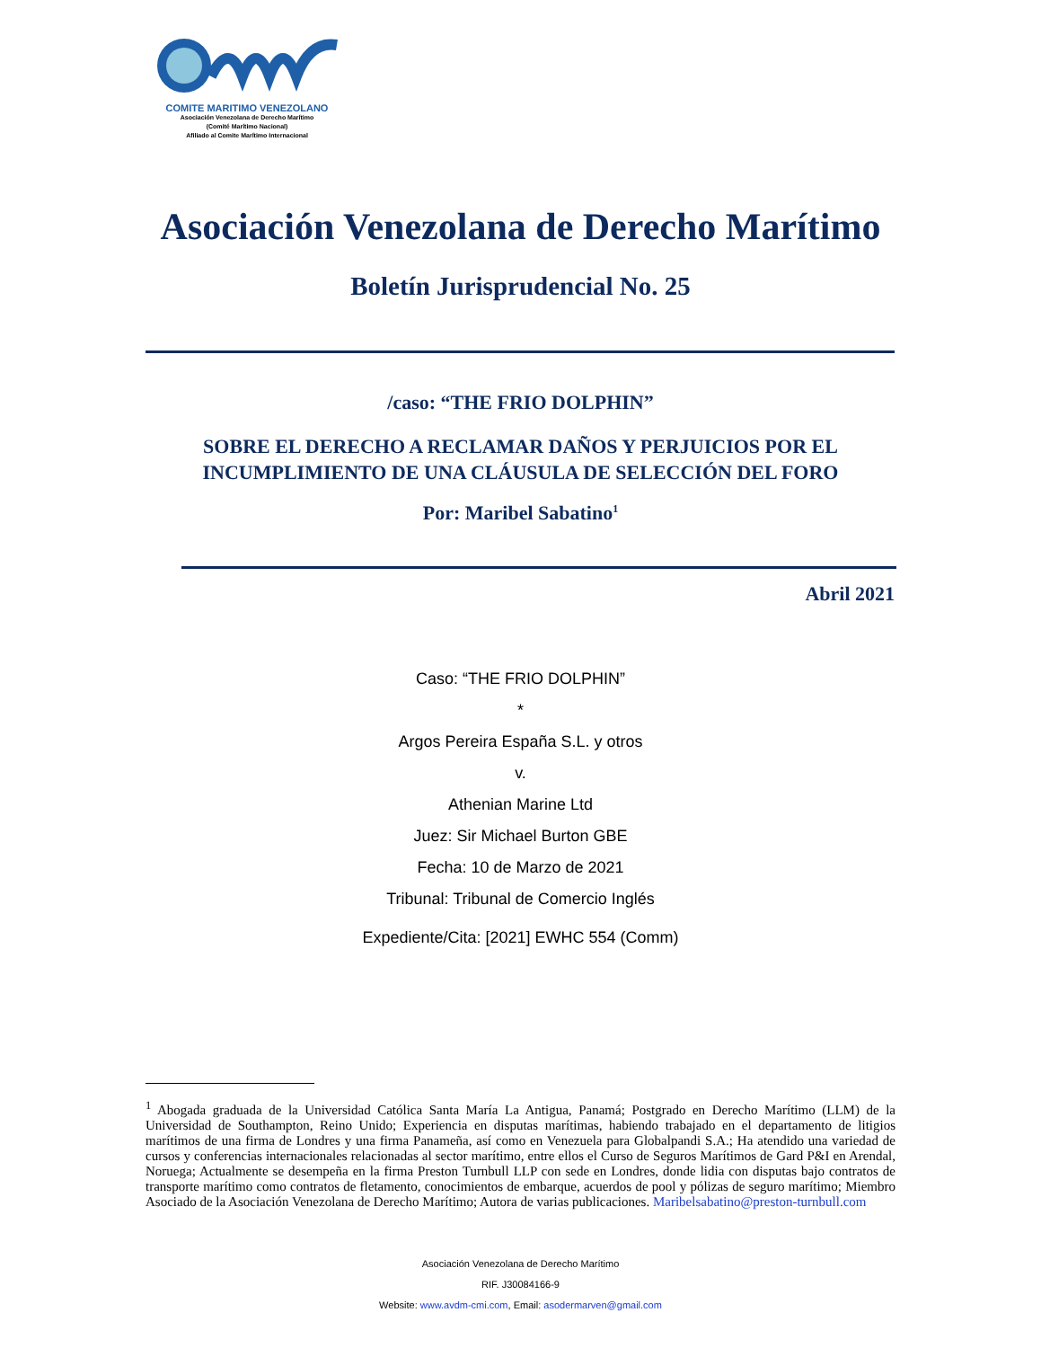COMITE MARITIMO VENEZOLANO
Asociación Venezolana de Derecho Marítimo
(Comité Marítimo Nacional)
Afiliado al Comite Marítimo Internacional
Asociación Venezolana de Derecho Marítimo
Boletín Jurisprudencial No. 25
/caso: “THE FRIO DOLPHIN”
SOBRE EL DERECHO A RECLAMAR DAÑOS Y PERJUICIOS POR EL
INCUMPLIMIENTO DE UNA CLÁUSULA DE SELECCIÓN DEL FORO
Por: Maribel Sabatino<sup>1</sup>
Abril 2021
Caso: “THE FRIO DOLPHIN”
*
Argos Pereira España S.L. y otros
v.
Athenian Marine Ltd
Juez: Sir Michael Burton GBE
Fecha: 10 de Marzo de 2021
Tribunal: Tribunal de Comercio Inglés
Expediente/Cita: [2021] EWHC 554 (Comm)
<sup>1</sup> Abogada graduada de la Universidad Católica Santa María La Antigua, Panamá; Postgrado en Derecho Marítimo (LLM) de la Universidad de Southampton, Reino Unido; Experiencia en disputas marítimas, habiendo trabajado en el departamento de litigios marítimos de una firma de Londres y una firma Panameña, así como en Venezuela para Globalpandi S.A.; Ha atendido una variedad de cursos y conferencias internacionales relacionadas al sector marítimo, entre ellos el Curso de Seguros Marítimos de Gard P&I en Arendal, Noruega; Actualmente se desempeña en la firma Preston Turnbull LLP con sede en Londres, donde lidia con disputas bajo contratos de transporte marítimo como contratos de fletamento, conocimientos de embarque, acuerdos de pool y pólizas de seguro marítimo; Miembro Asociado de la Asociación Venezolana de Derecho Marítimo; Autora de varias publicaciones. Maribelsabatino@preston-turnbull.com
Asociación Venezolana de Derecho Marítimo
RIF. J30084166-9
Website: www.avdm-cmi.com, Email: asodermarven@gmail.com